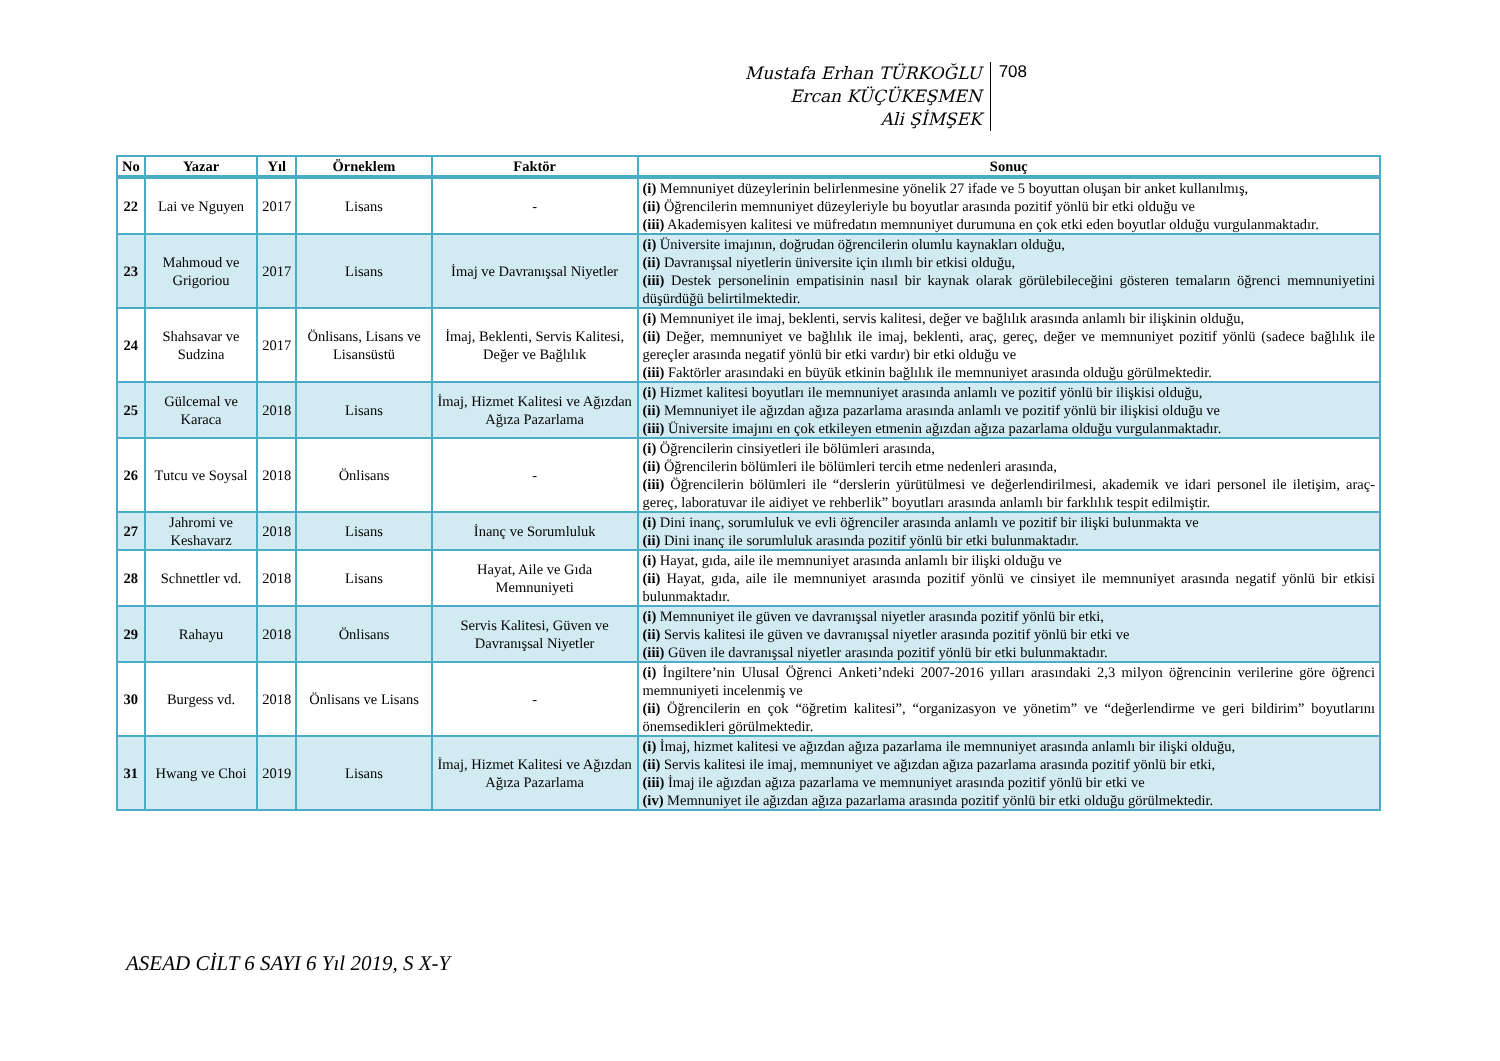Mustafa Erhan TÜRKOĞLU
Ercan KÜÇÜKEŞMEN
Ali ŞİMŞEK
708
| No | Yazar | Yıl | Örneklem | Faktör | Sonuç |
| --- | --- | --- | --- | --- | --- |
| 22 | Lai ve Nguyen | 2017 | Lisans | - | (i) Memnuniyet düzeylerinin belirlenmesine yönelik 27 ifade ve 5 boyuttan oluşan bir anket kullanılmış, (ii) Öğrencilerin memnuniyet düzeyleriyle bu boyutlar arasında pozitif yönlü bir etki olduğu ve (iii) Akademisyen kalitesi ve müfredatın memnuniyet durumuna en çok etki eden boyutlar olduğu vurgulanmaktadır. |
| 23 | Mahmoud ve Grigoriou | 2017 | Lisans | İmaj ve Davranışsal Niyetler | (i) Üniversite imajının, doğrudan öğrencilerin olumlu kaynakları olduğu, (ii) Davranışsal niyetlerin üniversite için ılımlı bir etkisi olduğu, (iii) Destek personelinin empatisinin nasıl bir kaynak olarak görülebileceğini gösteren temaların öğrenci memnuniyetini düşürdüğü belirtilmektedir. |
| 24 | Shahsavar ve Sudzina | 2017 | Önlisans, Lisans ve Lisansüstü | İmaj, Beklenti, Servis Kalitesi, Değer ve Bağlılık | (i) Memnuniyet ile imaj, beklenti, servis kalitesi, değer ve bağlılık arasında anlamlı bir ilişkinin olduğu, (ii) Değer, memnuniyet ve bağlılık ile imaj, beklenti, araç, gereç, değer ve memnuniyet pozitif yönlü (sadece bağlılık ile gereçler arasında negatif yönlü bir etki vardır) bir etki olduğu ve (iii) Faktörler arasındaki en büyük etkinin bağlılık ile memnuniyet arasında olduğu görülmektedir. |
| 25 | Gülcemal ve Karaca | 2018 | Lisans | İmaj, Hizmet Kalitesi ve Ağızdan Ağıza Pazarlama | (i) Hizmet kalitesi boyutları ile memnuniyet arasında anlamlı ve pozitif yönlü bir ilişkisi olduğu, (ii) Memnuniyet ile ağızdan ağıza pazarlama arasında anlamlı ve pozitif yönlü bir ilişkisi olduğu ve (iii) Üniversite imajını en çok etkileyen etmenin ağızdan ağıza pazarlama olduğu vurgulanmaktadır. |
| 26 | Tutcu ve Soysal | 2018 | Önlisans | - | (i) Öğrencilerin cinsiyetleri ile bölümleri arasında, (ii) Öğrencilerin bölümleri ile bölümleri tercih etme nedenleri arasında, (iii) Öğrencilerin bölümleri ile “derslerin yürütülmesi ve değerlendirilmesi, akademik ve idari personel ile iletişim, araç-gereç, laboratuvar ile aidiyet ve rehberlik” boyutları arasında anlamlı bir farklılık tespit edilmiştir. |
| 27 | Jahromi ve Keshavarz | 2018 | Lisans | İnanç ve Sorumluluk | (i) Dini inanç, sorumluluk ve evli öğrenciler arasında anlamlı ve pozitif bir ilişki bulunmakta ve (ii) Dini inanç ile sorumluluk arasında pozitif yönlü bir etki bulunmaktadır. |
| 28 | Schnettler vd. | 2018 | Lisans | Hayat, Aile ve Gıda Memnuniyeti | (i) Hayat, gıda, aile ile memnuniyet arasında anlamlı bir ilişki olduğu ve (ii) Hayat, gıda, aile ile memnuniyet arasında pozitif yönlü ve cinsiyet ile memnuniyet arasında negatif yönlü bir etkisi bulunmaktadır. |
| 29 | Rahayu | 2018 | Önlisans | Servis Kalitesi, Güven ve Davranışsal Niyetler | (i) Memnuniyet ile güven ve davranışsal niyetler arasında pozitif yönlü bir etki, (ii) Servis kalitesi ile güven ve davranışsal niyetler arasında pozitif yönlü bir etki ve (iii) Güven ile davranışsal niyetler arasında pozitif yönlü bir etki bulunmaktadır. |
| 30 | Burgess vd. | 2018 | Önlisans ve Lisans | - | (i) İngiltere’nin Ulusal Öğrenci Anketi’ndeki 2007-2016 yılları arasındaki 2,3 milyon öğrencinin verilerine göre öğrenci memnuniyeti incelenmiş ve (ii) Öğrencilerin en çok “öğretim kalitesi”, “organizasyon ve yönetim” ve “değerlendirme ve geri bildirim” boyutlarını önemsedikleri görülmektedir. |
| 31 | Hwang ve Choi | 2019 | Lisans | İmaj, Hizmet Kalitesi ve Ağızdan Ağıza Pazarlama | (i) İmaj, hizmet kalitesi ve ağızdan ağıza pazarlama ile memnuniyet arasında anlamlı bir ilişki olduğu, (ii) Servis kalitesi ile imaj, memnuniyet ve ağızdan ağıza pazarlama arasında pozitif yönlü bir etki, (iii) İmaj ile ağızdan ağıza pazarlama ve memnuniyet arasında pozitif yönlü bir etki ve (iv) Memnuniyet ile ağızdan ağıza pazarlama arasında pozitif yönlü bir etki olduğu görülmektedir. |
ASEAD CİLT 6 SAYI 6 Yıl 2019, S X-Y